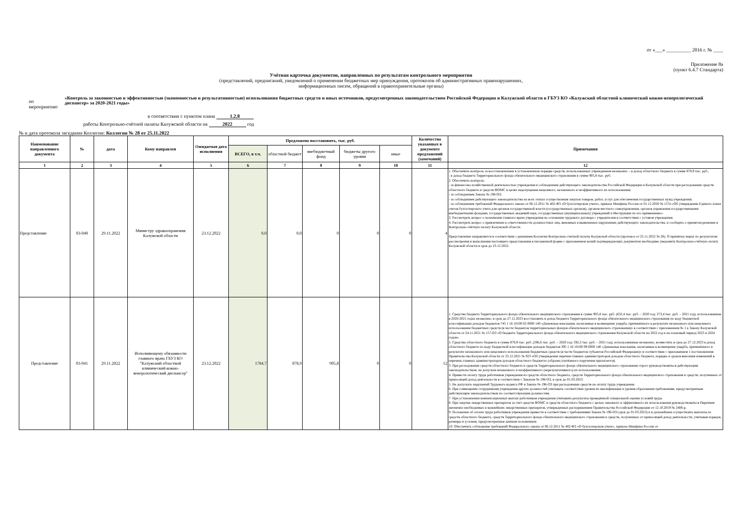от «___» __________ 2016 г. № ____
Приложение 8а
(пункт 6.4.7 Стандарта)
Учётная карточка документов, направленных по результатам контрольного мероприятия
(представлений, предписаний, уведомлений о применении бюджетных мер принуждения, протоколов об административных правонарушениях,
информационных писем, обращений в правоохранительные органы)
по мероприятию «Контроль за законностью и эффективностью (экономностью и результативностью) использования бюджетных средств и иных источников, предусмотренных законодательством Российской Федерации и Калужской области в ГБУЗ КО «Калужский областной клинический кожно-венерологический диспансер» за 2020-2021 годы»
в соответствии с пунктом плана 1.2.8
работы Контрольно-счётной палаты Калужской области на 2022 год
№ и дата протокола заседания Коллегии: Коллегия № 28 от 25.11.2022
| Наименование направленного документа | № | дата | Кому направлен | Ожидаемая дата исполнения | Предложено восстановить, тыс. руб. | | | | | Количество указанных в документе предложений (замечаний) | Примечания |
| --- | --- | --- | --- | --- | --- | --- | --- | --- | --- | --- | --- |
| | | | | | ВСЕГО, в т.ч. | областной бюджет | внебюджетный фонд | бюджеты другого уровня | иные | | |
| 1 | 2 | 3 | 4 | 5 | 6 | 7 | 8 | 9 | 10 | 11 | 12 |
| Представление | 03-040 | 29.11.2022 | Министру здравоохранения Калужской области | 23.12.2022 | 0,0 | 0,0 | 0 | 0 | 0 | 4 | 1. Обеспечить контроль за восстановлением в установленном порядке средств, использованных учреждением незаконно: - в доход областного бюджета в сумме 878,9 тыс. руб., - в доход бюджета Территориального фонда обязательного медицинского страхования в сумме 905,8 тыс. руб. 2. Обеспечить контроль: - за финансово-хозяйственной деятельностью учреждения и соблюдением действующего законодательства Российской Федерации и Калужской области при расходовании средств областного бюджета и средств ФОМС в целях недопущения нецелевого, незаконного и неэффективного их использования; - за соблюдением Закона № 196-ОЗ; - за соблюдением действующего законодательства на всех этапах осуществления закупок товаров, работ, услуг для обеспечения государственных нужд учреждения; - за соблюдением требований Федерального закона от 06.12.2011 № 402-ФЗ «О бухгалтерском учете», приказа Минфина России от 01.12.2020 № 157н «Об утверждении Единого плана счетов бухгалтерского учета для органов государственной власти (государственных органов), органов местного самоуправления, органов управления государственными внебюджетными фондами, государственных академий наук, государственных (муниципальных) учреждений и Инструкции по его применению». 3. Рассмотреть вопрос о назначении главного врача учреждения на основании трудового договора с учредителем в соответствии с уставом учреждения. 4. Рассмотреть вопрос о привлечении к ответственности должностных лиц, виновных в выявленных нарушениях действующего законодательства, и сообщить о принятом решении в Контрольно-счётную палату Калужской области. Представление направляется в соответствии с решением Коллегии Контрольно-счетной палаты Калужской области (протокол от 25.11.2022 № 28). О принятых мерах по результатам рассмотрения и выполнения настоящего представления в письменной форме с приложением копий подтверждающих документов необходимо уведомить Контрольно-счётную палату Калужской области в срок до 23.12.2022. |
| Представление | 03-041 | 29.11.2022 | Исполняющему обязанности главного врача ГБУЗ КО "Калужский областной клинический кожно-венерологический диспансер" | 23.12.2022 | 1784,7 | 878,9 | 905,8 | 0 | 0 | 12 | 1. Средства бюджета Территориального фонда обязательного медицинского страхования в сумме 905,8 тыс. руб. (632,4 тыс. руб. – 2020 год; 273,4 тыс. руб. – 2021 год), использованные в 2020-2021 годах незаконно, в срок до 27.12.2023 восстановить в доход бюджета Территориального фонда обязательного медицинского страхования по коду бюджетной классификации доходов бюджетов 745 1 16 10100 02 0000 140 «Денежные взыскания, налагаемые в возмещение ущерба, причинённого в результате незаконного или нецелевого использования бюджетных средств (в части бюджетов территориальных фондов обязательного медицинского страхования)» в соответствии с приложением № 1 к Закону Калужской области от 24.11.2021 № 157-ОЗ «О бюджете Территориального фонда обязательного медицинского страхования Калужской области на 2022 год и на плановый период 2023 и 2024 годов». 2. Средства областного бюджета в сумме 878,9 тыс. руб. (286,6 тыс. руб. – 2020 год; 592,3 тыс. руб. – 2021 год), использованные незаконно, возместить в срок до 27.12.2023 в доход областного бюджета по коду бюджетной классификации доходов бюджетов 395 1 16 10100 09 0000 140 «Денежные взыскания, налагаемые в возмещение ущерба, причинённого в результате незаконного или нецелевого использования бюджетных средств (в части бюджетов субъектов Российской Федерации)» в соответствии с приложением 1 постановления Правительства Калужской области от 23.12.2021 № 923 «Об утверждении перечня главных администраторов доходов областного бюджета, порядка и сроков внесения изменений в перечень главных администраторов доходов областного бюджета» (образец платёжного поручения прилагается). 3. При расходовании средств областного бюджета и средств Территориального фонда обязательного медицинского страхования строго руководствоваться действующим законодательством, не допуская незаконного и неэффективного (нерезультативного) их использования. 4. Привести оплату труда работников учреждения из средств областного бюджета, средств Территориального фонда обязательного медицинского страхования и средств, полученных от приносящей доход деятельности в соответствие с Законом № 196-ОЗ, в срок до 01.03.2023. 5. Не допускать нарушений Трудового кодекса РФ и Закона № 196-ОЗ при расходовании средств на оплату труда учреждения. 6. При совмещении сотрудниками учреждения других должностей учитывать соответствие уровня их квалификации и уровня образования требованиям, предусмотренным действующим законодательством по соответствующим должностям. 7. При установлении компенсационных выплат работникам учреждения учитывать результаты проведённой специальной оценки условий труда. 8. При закупке лекарственных препаратов за счет средств ФОМС и средств областного бюджета с целью законного и эффективного их использования руководствоваться Перечнем жизненно необходимых и важнейших лекарственных препаратов, утвержденных распоряжением Правительства Российской Федерации от 12.10.2019 № 2406-р. 9. Положение об оплате труда работников учреждения привести в соответствие с требованиями Закона № 196-ОЗ (срок до 01.03.2023) и в дальнейшем осуществлять выплаты из средств областного бюджета, средств Территориального фонда обязательного медицинского страхования и средств, полученных от приносящей доход деятельности, учитывая порядок, размеры и условия, предусмотренные данным положением. 10. Обеспечить соблюдение требований Федерального закона от 06.12.2011 № 402-ФЗ «О бухгалтерском учете», приказа Минфина России от |